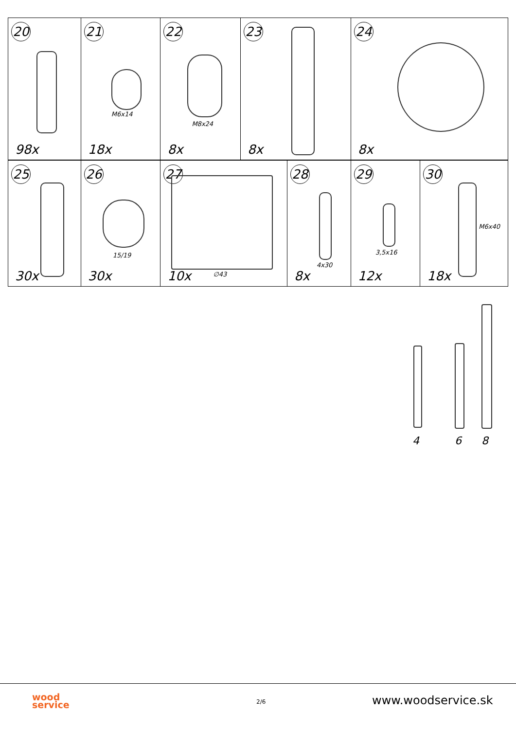20
98x
21
M6x14
18x
22
M8x24
8x
23
8x
24
8x
25
30x
26
15/19
30x
27
∅43
10x
28
4x30
8x
29
3,5x16
12x
30
M6x40
18x
4 6 8
wood
service
2/6 www.woodservice.sk